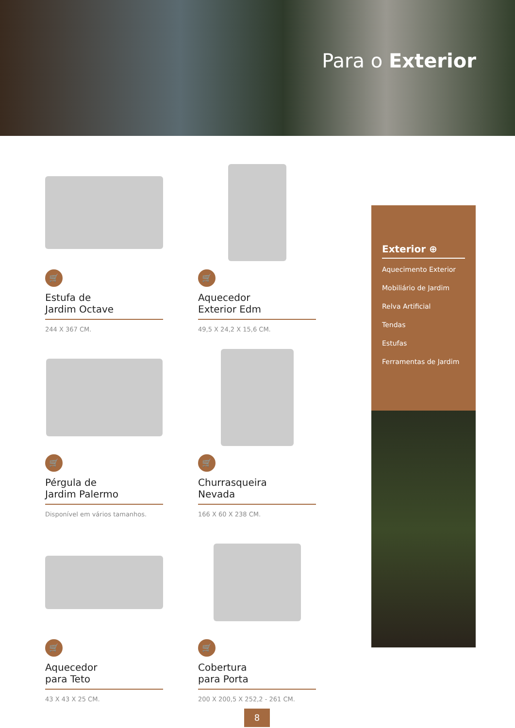Para o Exterior
🛒
Estufa de
Jardim Octave
244 X 367 CM.
🛒
Aquecedor
Exterior Edm
49,5 X 24,2 X 15,6 CM.
🛒
Pérgula de
Jardim Palermo
Disponível em vários tamanhos.
🛒
Churrasqueira
Nevada
166 X 60 X 238 CM.
🛒
Aquecedor
para Teto
43 X 43 X 25 CM.
🛒
Cobertura
para Porta
200 X 200,5 X 252,2 - 261 CM.
Exterior ⊕
Aquecimento Exterior
Mobiliário de Jardim
Relva Artificial
Tendas
Estufas
Ferramentas de Jardim
8